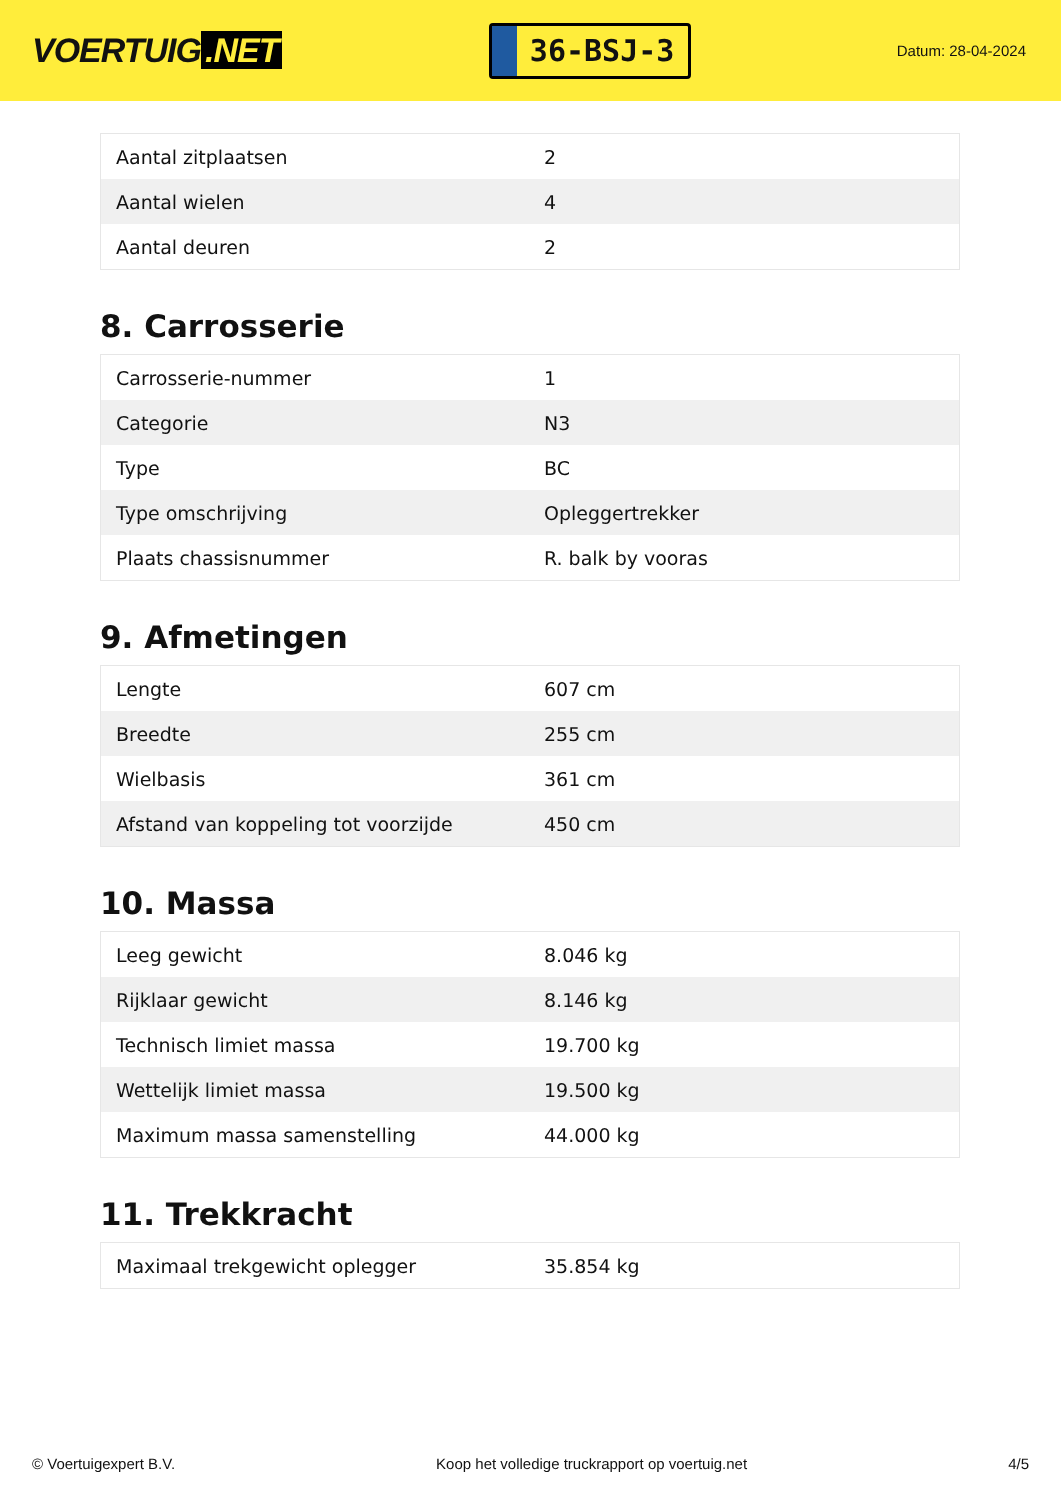VOERTUIG.NET
36-BSJ-3
Datum: 28-04-2024
| Aantal zitplaatsen | 2 |
| Aantal wielen | 4 |
| Aantal deuren | 2 |
8. Carrosserie
| Carrosserie-nummer | 1 |
| Categorie | N3 |
| Type | BC |
| Type omschrijving | Opleggertrekker |
| Plaats chassisnummer | R. balk by vooras |
9. Afmetingen
| Lengte | 607 cm |
| Breedte | 255 cm |
| Wielbasis | 361 cm |
| Afstand van koppeling tot voorzijde | 450 cm |
10. Massa
| Leeg gewicht | 8.046 kg |
| Rijklaar gewicht | 8.146 kg |
| Technisch limiet massa | 19.700 kg |
| Wettelijk limiet massa | 19.500 kg |
| Maximum massa samenstelling | 44.000 kg |
11. Trekkracht
| Maximaal trekgewicht oplegger | 35.854 kg |
© Voertuigexpert B.V. Koop het volledige truckrapport op voertuig.net 4/5